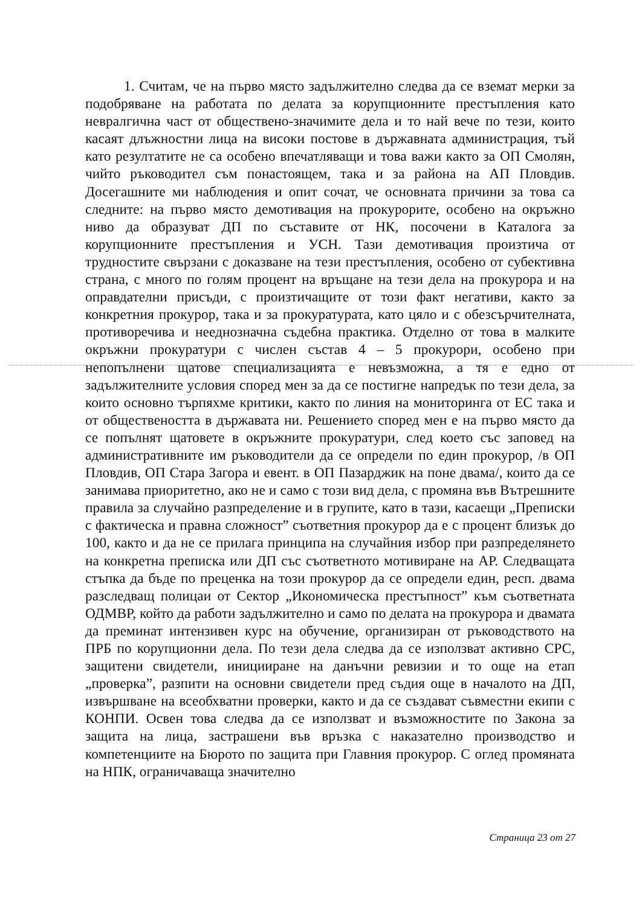1. Считам, че на първо място задължително следва да се вземат мерки за подобряване на работата по делата за корупционните престъпления като невралгична част от обществено-значимите дела и то най вече по тези, които касаят длъжностни лица на високи постове в държавната администрация, тъй като резултатите не са особено впечатляващи и това важи както за ОП Смолян, чийто ръководител съм понастоящем, така и за района на АП Пловдив. Досегашните ми наблюдения и опит сочат, че основната причини за това са следните: на първо място демотивация на прокурорите, особено на окръжно ниво да образуват ДП по съставите от НК, посочени в Каталога за корупционните престъпления и УСН. Тази демотивация произтича от трудностите свързани с доказване на тези престъпления, особено от субективна страна, с много по голям процент на връщане на тези дела на прокурора и на оправдателни присъди, с произтичащите от този факт негативи, както за конкретния прокурор, така и за прокуратурата, като цяло и с обезсърчителната, противоречива и нееднозначна съдебна практика. Отделно от това в малките окръжни прокуратури с числен състав 4 – 5 прокурори, особено при непопълнени щатове специализацията е невъзможна, а тя е едно от задължителните условия според мен за да се постигне напредък по тези дела, за които основно търпяхме критики, както по линия на мониторинга от ЕС така и от обществеността в държавата ни. Решението според мен е на първо място да се попълнят щатовете в окръжните прокуратури, след което със заповед на административните им ръководители да се определи по един прокурор, /в ОП Пловдив, ОП Стара Загора и евент. в ОП Пазарджик на поне двама/, които да се занимава приоритетно, ако не и само с този вид дела, с промяна във Вътрешните правила за случайно разпределение и в групите, като в тази, касаещи „Преписки с фактическа и правна сложност” съответния прокурор да е с процент близък до 100, както и да не се прилага принципа на случайния избор при разпределянето на конкретна преписка или ДП със съответното мотивиране на АР. Следващата стъпка да бъде по преценка на този прокурор да се определи един, респ. двама разследващ полицаи от Сектор „Икономическа престъпност” към съответната ОДМВР, който да работи задължително и само по делата на прокурора и двамата да преминат интензивен курс на обучение, организиран от ръководството на ПРБ по корупционни дела. По тези дела следва да се използват активно СРС, защитени свидетели, иницииране на данъчни ревизии и то още на етап „проверка”, разпити на основни свидетели пред съдия още в началото на ДП, извършване на всеобхватни проверки, както и да се създават съвместни екипи с КОНПИ. Освен това следва да се използват и възможностите по Закона за защита на лица, застрашени във връзка с наказателно производство и компетенциите на Бюрото по защита при Главния прокурор. С оглед промяната на НПК, ограничаваща значително
Страница 23 от 27